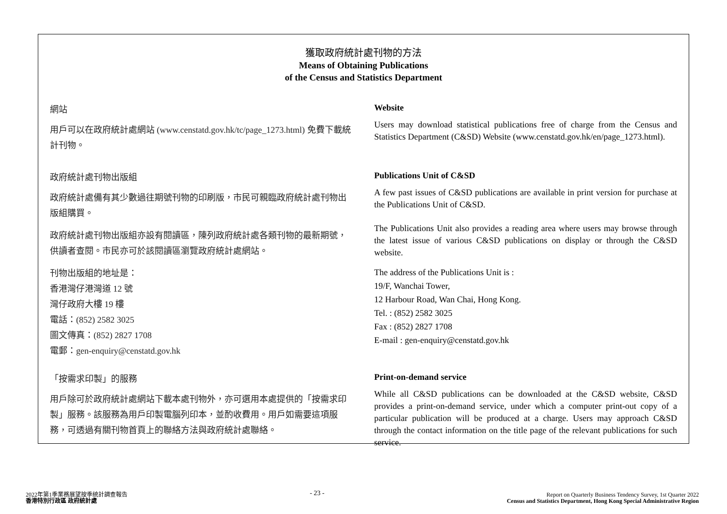獲取政府統計處刊物的方法
Means of Obtaining Publications
of the Census and Statistics Department
網站
用戶可以在政府統計處網站 (www.censtatd.gov.hk/tc/page_1273.html) 免費下載統計刊物。
Website
Users may download statistical publications free of charge from the Census and Statistics Department (C&SD) Website (www.censtatd.gov.hk/en/page_1273.html).
政府統計處刊物出版組
政府統計處備有其少數過往期號刊物的印刷版，市民可親臨政府統計處刊物出版組購買。
政府統計處刊物出版組亦設有閱讀區，陳列政府統計處各類刊物的最新期號，供讀者查閱。市民亦可於該閱讀區瀏覽政府統計處網站。
刊物出版組的地址是：
香港灣仔港灣道 12 號
灣仔政府大樓 19 樓
電話：(852) 2582 3025
圖文傳真：(852) 2827 1708
電郵：gen-enquiry@censtatd.gov.hk
Publications Unit of C&SD
A few past issues of C&SD publications are available in print version for purchase at the Publications Unit of C&SD.
The Publications Unit also provides a reading area where users may browse through the latest issue of various C&SD publications on display or through the C&SD website.
The address of the Publications Unit is :
19/F, Wanchai Tower,
12 Harbour Road, Wan Chai, Hong Kong.
Tel. : (852) 2582 3025
Fax : (852) 2827 1708
E-mail : gen-enquiry@censtatd.gov.hk
「按需求印製」的服務
用戶除可於政府統計處網站下載本處刊物外，亦可選用本處提供的「按需求印製」服務。該服務為用戶印製電腦列印本，並酌收費用。用戶如需要這項服務，可透過有關刊物首頁上的聯絡方法與政府統計處聯絡。
Print-on-demand service
While all C&SD publications can be downloaded at the C&SD website, C&SD provides a print-on-demand service, under which a computer print-out copy of a particular publication will be produced at a charge. Users may approach C&SD through the contact information on the title page of the relevant publications for such service.
2022年第1季業務展望按季統計調查報告
香港特別行政區 政府統計處
- 23 -
Report on Quarterly Business Tendency Survey, 1st Quarter 2022
Census and Statistics Department, Hong Kong Special Administrative Region